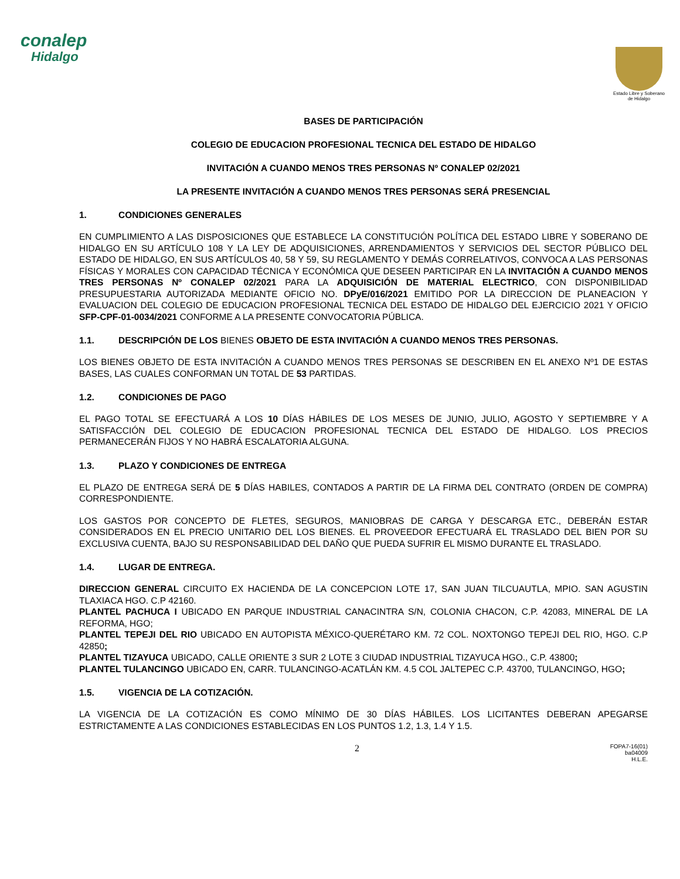conalep
Hidalgo
Estado Libre y Soberano de Hidalgo
BASES DE PARTICIPACIÓN
COLEGIO DE EDUCACION PROFESIONAL TECNICA DEL ESTADO DE HIDALGO
INVITACIÓN A CUANDO MENOS TRES PERSONAS Nº CONALEP 02/2021
LA PRESENTE INVITACIÓN A CUANDO MENOS TRES PERSONAS SERÁ PRESENCIAL
1. CONDICIONES GENERALES
EN CUMPLIMIENTO A LAS DISPOSICIONES QUE ESTABLECE LA CONSTITUCIÓN POLÍTICA DEL ESTADO LIBRE Y SOBERANO DE HIDALGO EN SU ARTÍCULO 108 Y LA LEY DE ADQUISICIONES, ARRENDAMIENTOS Y SERVICIOS DEL SECTOR PÚBLICO DEL ESTADO DE HIDALGO, EN SUS ARTÍCULOS 40, 58 Y 59, SU REGLAMENTO Y DEMÁS CORRELATIVOS, CONVOCA A LAS PERSONAS FÍSICAS Y MORALES CON CAPACIDAD TÉCNICA Y ECONÓMICA QUE DESEEN PARTICIPAR EN LA INVITACIÓN A CUANDO MENOS TRES PERSONAS Nº CONALEP 02/2021 PARA LA ADQUISICIÓN DE MATERIAL ELECTRICO, CON DISPONIBILIDAD PRESUPUESTARIA AUTORIZADA MEDIANTE OFICIO NO. DPyE/016/2021 EMITIDO POR LA DIRECCION DE PLANEACION Y EVALUACION DEL COLEGIO DE EDUCACION PROFESIONAL TECNICA DEL ESTADO DE HIDALGO DEL EJERCICIO 2021 Y OFICIO SFP-CPF-01-0034/2021 CONFORME A LA PRESENTE CONVOCATORIA PÚBLICA.
1.1. DESCRIPCIÓN DE LOS BIENES OBJETO DE ESTA INVITACIÓN A CUANDO MENOS TRES PERSONAS.
LOS BIENES OBJETO DE ESTA INVITACIÓN A CUANDO MENOS TRES PERSONAS SE DESCRIBEN EN EL ANEXO Nº1 DE ESTAS BASES, LAS CUALES CONFORMAN UN TOTAL DE 53 PARTIDAS.
1.2. CONDICIONES DE PAGO
EL PAGO TOTAL SE EFECTUARÁ A LOS 10 DÍAS HÁBILES DE LOS MESES DE JUNIO, JULIO, AGOSTO Y SEPTIEMBRE Y A SATISFACCIÓN DEL COLEGIO DE EDUCACION PROFESIONAL TECNICA DEL ESTADO DE HIDALGO. LOS PRECIOS PERMANECERÁN FIJOS Y NO HABRÁ ESCALATORIA ALGUNA.
1.3. PLAZO Y CONDICIONES DE ENTREGA
EL PLAZO DE ENTREGA SERÁ DE 5 DÍAS HABILES, CONTADOS A PARTIR DE LA FIRMA DEL CONTRATO (ORDEN DE COMPRA) CORRESPONDIENTE.
LOS GASTOS POR CONCEPTO DE FLETES, SEGUROS, MANIOBRAS DE CARGA Y DESCARGA ETC., DEBERÁN ESTAR CONSIDERADOS EN EL PRECIO UNITARIO DEL LOS BIENES. EL PROVEEDOR EFECTUARÁ EL TRASLADO DEL BIEN POR SU EXCLUSIVA CUENTA, BAJO SU RESPONSABILIDAD DEL DAÑO QUE PUEDA SUFRIR EL MISMO DURANTE EL TRASLADO.
1.4. LUGAR DE ENTREGA.
DIRECCION GENERAL CIRCUITO EX HACIENDA DE LA CONCEPCION LOTE 17, SAN JUAN TILCUAUTLA, MPIO. SAN AGUSTIN TLAXIACA HGO. C.P 42160.
PLANTEL PACHUCA I UBICADO EN PARQUE INDUSTRIAL CANACINTRA S/N, COLONIA CHACON, C.P. 42083, MINERAL DE LA REFORMA, HGO;
PLANTEL TEPEJI DEL RIO UBICADO EN AUTOPISTA MÉXICO-QUERÉTARO KM. 72 COL. NOXTONGO TEPEJI DEL RIO, HGO. C.P 42850;
PLANTEL TIZAYUCA UBICADO, CALLE ORIENTE 3 SUR 2 LOTE 3 CIUDAD INDUSTRIAL TIZAYUCA HGO., C.P. 43800;
PLANTEL TULANCINGO UBICADO EN, CARR. TULANCINGO-ACATLÁN KM. 4.5 COL JALTEPEC C.P. 43700, TULANCINGO, HGO;
1.5. VIGENCIA DE LA COTIZACIÓN.
LA VIGENCIA DE LA COTIZACIÓN ES COMO MÍNIMO DE 30 DÍAS HÁBILES. LOS LICITANTES DEBERAN APEGARSE ESTRICTAMENTE A LAS CONDICIONES ESTABLECIDAS EN LOS PUNTOS 1.2, 1.3, 1.4 Y 1.5.
2 FOPA7-16(01)
ba04009
H.L.E.